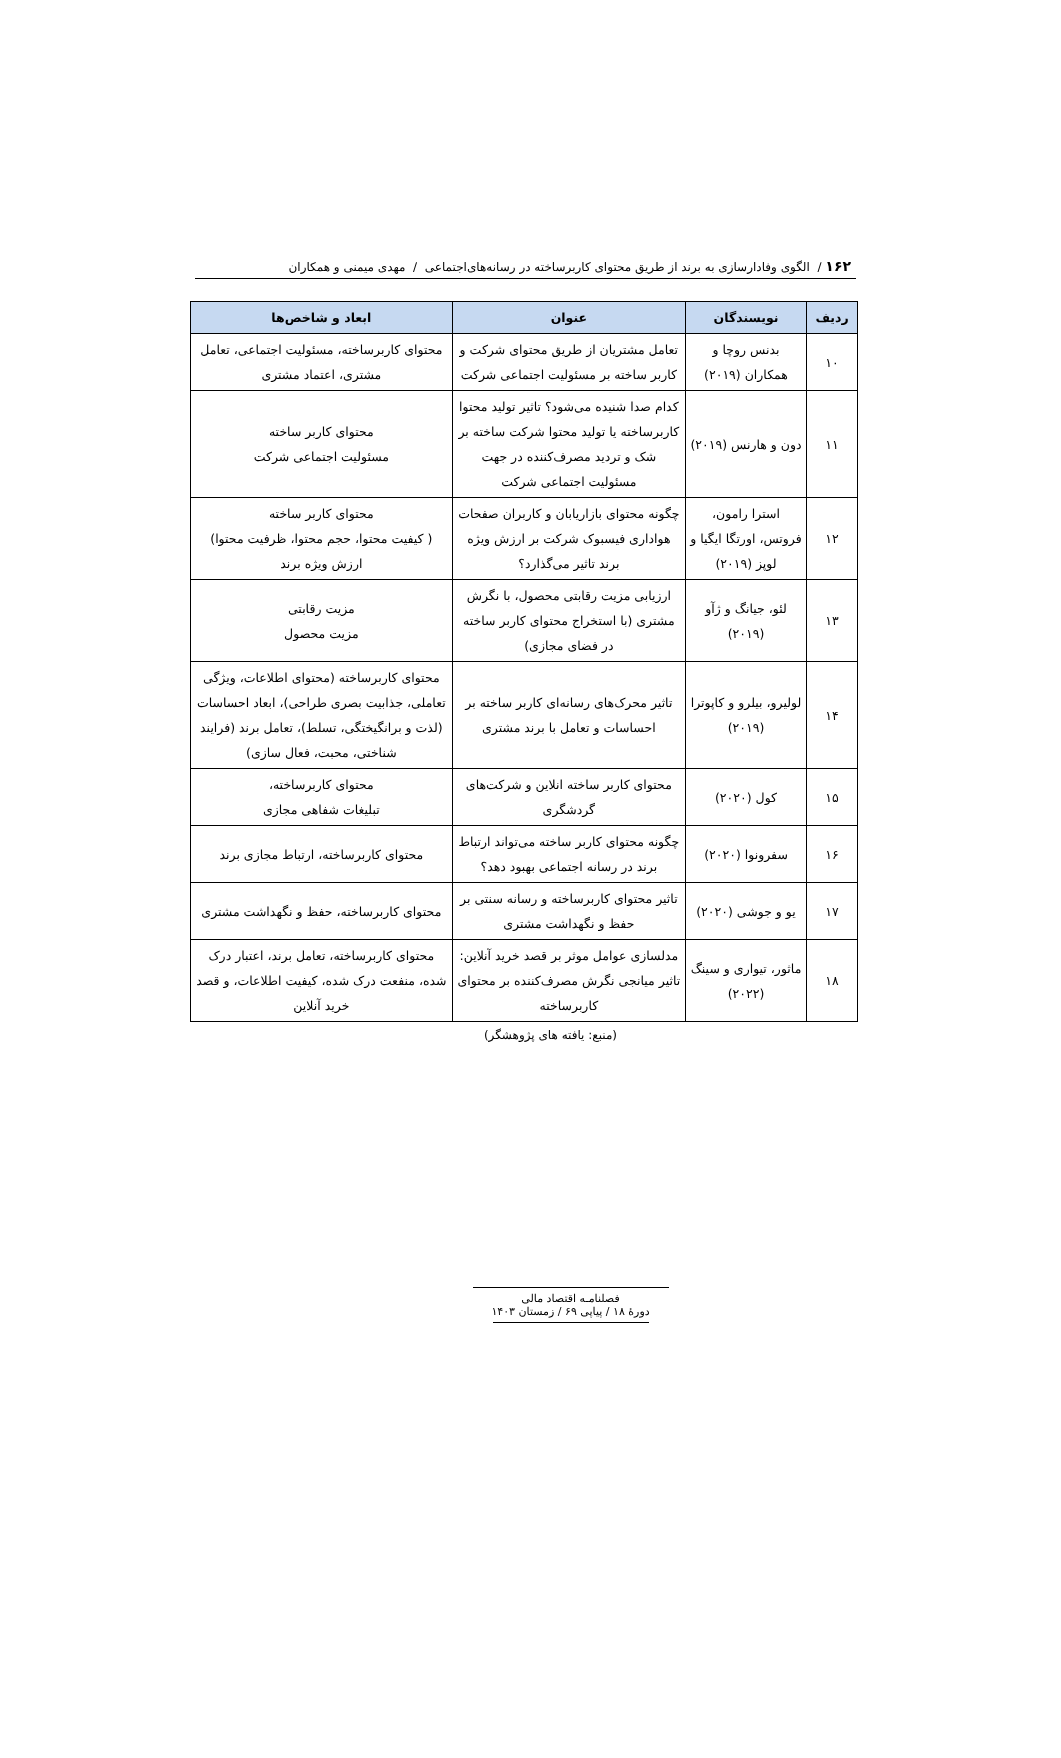۱۶۲ / الگوی وفادارسازی به برند از طریق محتوای کاربرساخته در رسانه‌های‌اجتماعی / مهدی میمنی و همکاران
| ردیف | نویسندگان | عنوان | ابعاد و شاخص‌ها |
| --- | --- | --- | --- |
| ۱۰ | بدنس روچا و همکاران (۲۰۱۹) | تعامل مشتریان از طریق محتوای شرکت و کاربر ساخته بر مسئولیت اجتماعی شرکت | محتوای کاربرساخته، مسئولیت اجتماعی، تعامل مشتری، اعتماد مشتری |
| ۱۱ | دون و هارنس (۲۰۱۹) | کدام صدا شنیده می‌شود؟ تاثیر تولید محتوا کاربرساخته یا تولید محتوا شرکت ساخته بر شک و تردید مصرف‌کننده در جهت مسئولیت اجتماعی شرکت | محتوای کاربر ساخته مسئولیت اجتماعی شرکت |
| ۱۲ | استرا رامون، فروتس، اورتگا ایگیا و لوپز (۲۰۱۹) | چگونه محتوای بازاریابان و کاربران صفحات هواداری فیسبوک شرکت بر ارزش ویژه برند تاثیر می‌گذارد؟ | محتوای کاربر ساخته ( کیفیت محتوا، حجم محتوا، ظرفیت محتوا) ارزش ویژه برند |
| ۱۳ | لئو، جیانگ و ژآو (۲۰۱۹) | ارزیابی مزیت رقابتی محصول، با نگرش مشتری (با استخراج محتوای کاربر ساخته در فضای مجازی) | مزیت رقابتی مزیت محصول |
| ۱۴ | لولیرو، بیلرو و کاپوترا (۲۰۱۹) | تاثیر محرک‌های رسانه‌ای کاربر ساخته بر احساسات و تعامل با برند مشتری | محتوای کاربرساخته (محتوای اطلاعات، ویژگی تعاملی، جذابیت بصری طراحی)، ابعاد احساسات (لذت و برانگیختگی، تسلط)، تعامل برند (فرایند شناختی، محبت، فعال سازی) |
| ۱۵ | کول (۲۰۲۰) | محتوای کاربر ساخته انلاین و شرکت‌های گردشگری | محتوای کاربرساخته، تبلیغات شفاهی مجازی |
| ۱۶ | سفرونوا (۲۰۲۰) | چگونه محتوای کاربر ساخته می‌تواند ارتباط برند در رسانه اجتماعی بهبود دهد؟ | محتوای کاربرساخته، ارتباط مجازی برند |
| ۱۷ | یو و جوشی (۲۰۲۰) | تاثیر محتوای کاربرساخته و رسانه سنتی بر حفظ و نگهداشت مشتری | محتوای کاربرساخته، حفظ و نگهداشت مشتری |
| ۱۸ | ماثور، تیواری و سینگ (۲۰۲۲) | مدلسازی عوامل موثر بر قصد خرید آنلاین: تاثیر میانجی نگرش مصرف‌کننده بر محتوای کاربرساخته | محتوای کاربرساخته، تعامل برند، اعتبار درک شده، منفعت درک شده، کیفیت اطلاعات، و قصد خرید آنلاین |
(منبع: یافته های پژوهشگر)
فصلنامـه اقتصاد مالی
دورۀ ۱۸ / پیاپی ۶۹ / زمستان ۱۴۰۳